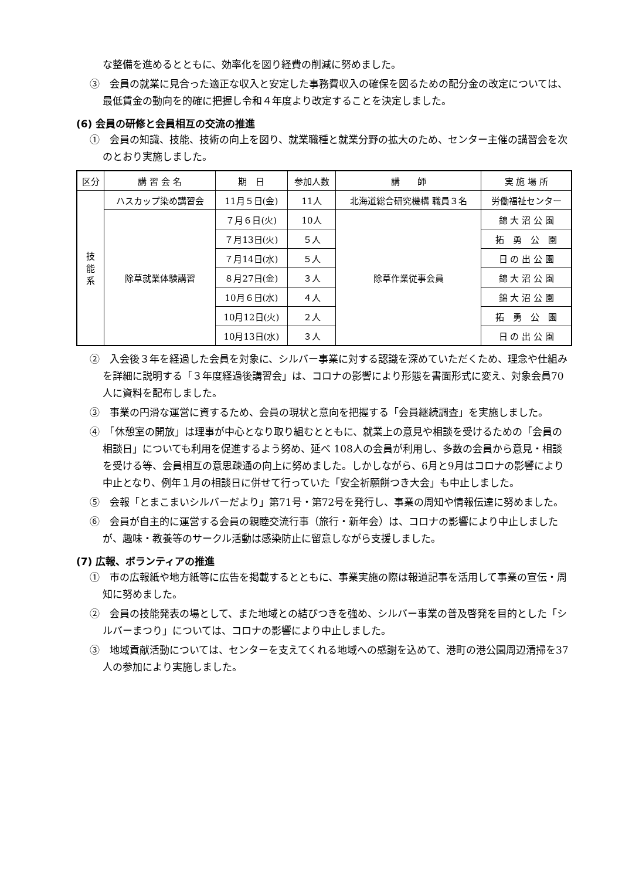な整備を進めるとともに、効率化を図り経費の削減に努めました。
③　会員の就業に見合った適正な収入と安定した事務費収入の確保を図るための配分金の改定については、最低賃金の動向を的確に把握し令和４年度より改定することを決定しました。
(6) 会員の研修と会員相互の交流の推進
①　会員の知識、技能、技術の向上を図り、就業職種と就業分野の拡大のため、センター主催の講習会を次のとおり実施しました。
| 区分 | 講 習 会 名 | 期 日 | 参加人数 | 講 師 | 実 施 場 所 |
| --- | --- | --- | --- | --- | --- |
| 技 能 系 | ハスカップ染め講習会 | 11月５日(金) | 11人 | 北海道総合研究機構 職員３名 | 労働福祉センター |
| | 除草就業体験講習 | ７月６日(火) | 10人 | 除草作業従事会員 | 錦 大 沼 公 園 |
| | | ７月13日(火) | ５人 | | 拓 勇 公 園 |
| | | ７月14日(水) | ５人 | | 日 の 出 公 園 |
| | | ８月27日(金) | ３人 | | 錦 大 沼 公 園 |
| | | 10月６日(水) | ４人 | | 錦 大 沼 公 園 |
| | | 10月12日(火) | ２人 | | 拓 勇 公 園 |
| | | 10月13日(水) | ３人 | | 日 の 出 公 園 |
②　入会後３年を経過した会員を対象に、シルバー事業に対する認識を深めていただくため、理念や仕組みを詳細に説明する「３年度経過後講習会」は、コロナの影響により形態を書面形式に変え、対象会員70人に資料を配布しました。
③　事業の円滑な運営に資するため、会員の現状と意向を把握する「会員継続調査」を実施しました。
④　「休憩室の開放」は理事が中心となり取り組むとともに、就業上の意見や相談を受けるための「会員の相談日」についても利用を促進するよう努め、延べ 108人の会員が利用し、多数の会員から意見・相談を受ける等、会員相互の意思疎通の向上に努めました。しかしながら、6月と9月はコロナの影響により中止となり、例年１月の相談日に併せて行っていた「安全祈願餅つき大会」も中止しました。
⑤　会報「とまこまいシルバーだより」第71号・第72号を発行し、事業の周知や情報伝達に努めました。
⑥　会員が自主的に運営する会員の親睦交流行事（旅行・新年会）は、コロナの影響により中止しましたが、趣味・教養等のサークル活動は感染防止に留意しながら支援しました。
(7) 広報、ボランティアの推進
①　市の広報紙や地方紙等に広告を掲載するとともに、事業実施の際は報道記事を活用して事業の宣伝・周知に努めました。
②　会員の技能発表の場として、また地域との結びつきを強め、シルバー事業の普及啓発を目的とした「シルバーまつり」については、コロナの影響により中止しました。
③　地域貢献活動については、センターを支えてくれる地域への感謝を込めて、港町の港公園周辺清掃を37人の参加により実施しました。